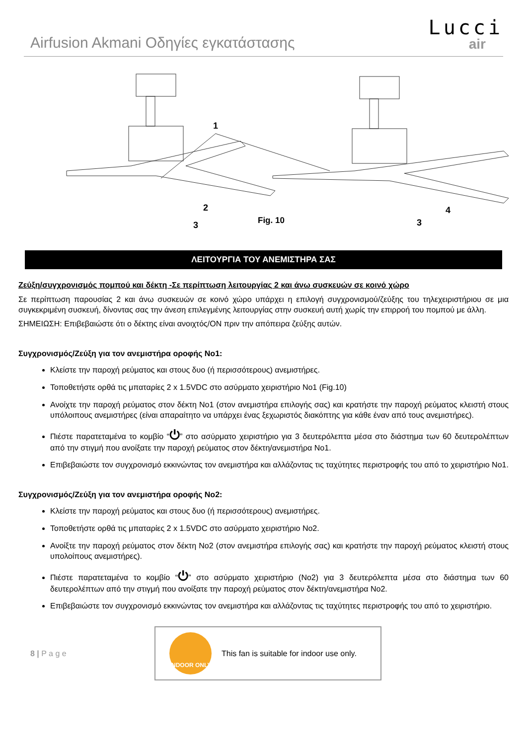Airfusion Akmani Οδηγίες εγκατάστασης
Lucci
air
1
2
3
3
4
Fig. 10
ΛΕΙΤΟΥΡΓΙΑ ΤΟΥ ΑΝΕΜΙΣΤΗΡΑ ΣΑΣ
Ζεύξη/συγχρονισμός πομπού και δέκτη -Σε περίπτωση λειτουργίας 2 και άνω συσκευών σε κοινό χώρο
Σε περίπτωση παρουσίας 2 και άνω συσκευών σε κοινό χώρο υπάρχει η επιλογή συγχρονισμού/ζεύξης του τηλεχειριστήριου σε μια συγκεκριμένη συσκευή, δίνοντας σας την άνεση επιλεγμένης λειτουργίας στην συσκευή αυτή χωρίς την επιρροή του πομπού με άλλη.
ΣΗΜΕΙΩΣΗ: Επιβεβαιώστε ότι ο δέκτης είναι ανοιχτός/ON πριν την απόπειρα ζεύξης αυτών.
Συγχρονισμός/Ζεύξη για τον ανεμιστήρα οροφής Νο1:
Κλείστε την παροχή ρεύματος και στους δυο (ή περισσότερους) ανεμιστήρες.
Τοποθετήστε ορθά τις μπαταρίες 2 x 1.5VDC στο ασύρματο χειριστήριο Νο1 (Fig.10)
Ανοίχτε την παροχή ρεύματος στον δέκτη Νο1 (στον ανεμιστήρα επιλογής σας) και κρατήστε την παροχή ρεύματος κλειστή στους υπόλοιπους ανεμιστήρες (είναι απαραίτητο να υπάρχει ένας ξεχωριστός διακόπτης για κάθε έναν από τους ανεμιστήρες).
Πιέστε παρατεταμένα το κομβίο “⏻” στο ασύρματο χειριστήριο για 3 δευτερόλεπτα μέσα στο διάστημα των 60 δευτερολέπτων από την στιγμή που ανοίξατε την παροχή ρεύματος στον δέκτη/ανεμιστήρα Νο1.
Επιβεβαιώστε τον συγχρονισμό εκκινώντας τον ανεμιστήρα και αλλάζοντας τις ταχύτητες περιστροφής του από το χειριστήριο Νο1.
Συγχρονισμός/Ζεύξη για τον ανεμιστήρα οροφής Νο2:
Κλείστε την παροχή ρεύματος και στους δυο (ή περισσότερους) ανεμιστήρες.
Τοποθετήστε ορθά τις μπαταρίες 2 x 1.5VDC στο ασύρματο χειριστήριο Νο2.
Ανοίξτε την παροχή ρεύματος στον δέκτη Νο2 (στον ανεμιστήρα επιλογής σας) και κρατήστε την παροχή ρεύματος κλειστή στους υπολοίπους ανεμιστήρες).
Πιέστε παρατεταμένα το κομβίο “⏻” στο ασύρματο χειριστήριο (Νο2) για 3 δευτερόλεπτα μέσα στο διάστημα των 60 δευτερολέπτων από την στιγμή που ανοίξατε την παροχή ρεύματος στον δέκτη/ανεμιστήρα Νο2.
Επιβεβαιώστε τον συγχρονισμό εκκινώντας τον ανεμιστήρα και αλλάζοντας τις ταχύτητες περιστροφής του από το χειριστήριο.
8 | P a g e
INDOOR ONLY
This fan is suitable for indoor use only.